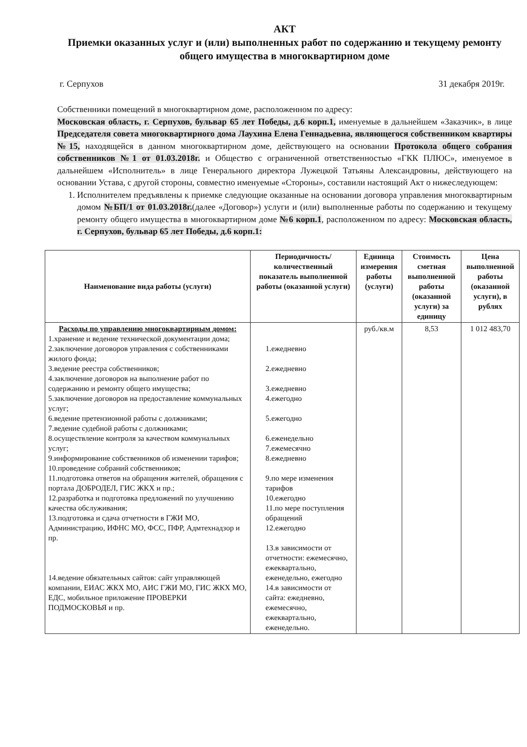АКТ
Приемки оказанных услуг и (или) выполненных работ по содержанию и текущему ремонту общего имущества в многоквартирном доме
г. Серпухов 31 декабря 2019г.
Собственники помещений в многоквартирном доме, расположенном по адресу:
Московская область, г. Серпухов, бульвар 65 лет Победы, д.6 корп.1, именуемые в дальнейшем «Заказчик», в лице Председателя совета многоквартирного дома Лаухина Елена Геннадьевна, являющегося собственником квартиры №15, находящейся в данном многоквартирном доме, действующего на основании Протокола общего собрания собственников №1 от 01.03.2018г. и Общество с ограниченной ответственностью «ГКК ПЛЮС», именуемое в дальнейшем «Исполнитель» в лице Генерального директора Лужецкой Татьяны Александровны, действующего на основании Устава, с другой стороны, совместно именуемые «Стороны», составили настоящий Акт о нижеследующем:
1. Исполнителем предъявлены к приемке следующие оказанные на основании договора управления многоквартирным домом №БП/1 от 01.03.2018г.(далее «Договор») услуги и (или) выполненные работы по содержанию и текущему ремонту общего имущества в многоквартирном доме №6 корп.1, расположенном по адресу: Московская область, г. Серпухов, бульвар 65 лет Победы, д.6 корп.1:
| Наименование вида работы (услуги) | Периодичность/количественный показатель выполненной работы (оказанной услуги) | Единица измерения работы (услуги) | Стоимость сметная выполненной работы (оказанной услуги) за единицу | Цена выполненной работы (оказанной услуги), в рублях |
| --- | --- | --- | --- | --- |
| Расходы по управлению многоквартирным домом: 1.хранение и ведение технической документации дома; 2.заключение договоров управления с собственниками жилого фонда; 3.ведение реестра собственников; 4.заключение договоров на выполнение работ по содержанию и ремонту общего имущества; 5.заключение договоров на предоставление коммунальных услуг; 6.ведение претензионной работы с должниками; 7.ведение судебной работы с должниками; 8.осуществление контроля за качеством коммунальных услуг; 9.информирование собственников об изменении тарифов; 10.проведение собраний собственников; 11.подготовка ответов на обращения жителей, обращения с портала ДОБРОДЕЛ, ГИС ЖКХ и пр.; 12.разработка и подготовка предложений по улучшению качества обслуживания; 13.подготовка и сдача отчетности в ГЖИ МО, Администрацию, ИФНС МО, ФСС, ПФР, Адмтехнадзор и пр. 14.ведение обязательных сайтов: сайт управляющей компании, ЕИАС ЖКХ МО, АИС ГЖИ МО, ГИС ЖКХ МО, ЕДС, мобильное приложение ПРОВЕРКИ ПОДМОСКОВЬЯ и пр. | 1.ежедневно 2.ежедневно 3.ежедневно 4.ежегодно 5.ежегодно 6.еженедельно 7.ежемесячно 8.ежедневно 9.по мере изменения тарифов 10.ежегодно 11.по мере поступления обращений 12.ежегодно 13.в зависимости от отчетности: ежемесячно, ежеквартально, еженедельно, ежегодно 14.в зависимости от сайта: ежедневно, ежемесячно, ежеквартально, еженедельно. | руб./кв.м | 8,53 | 1 012 483,70 |